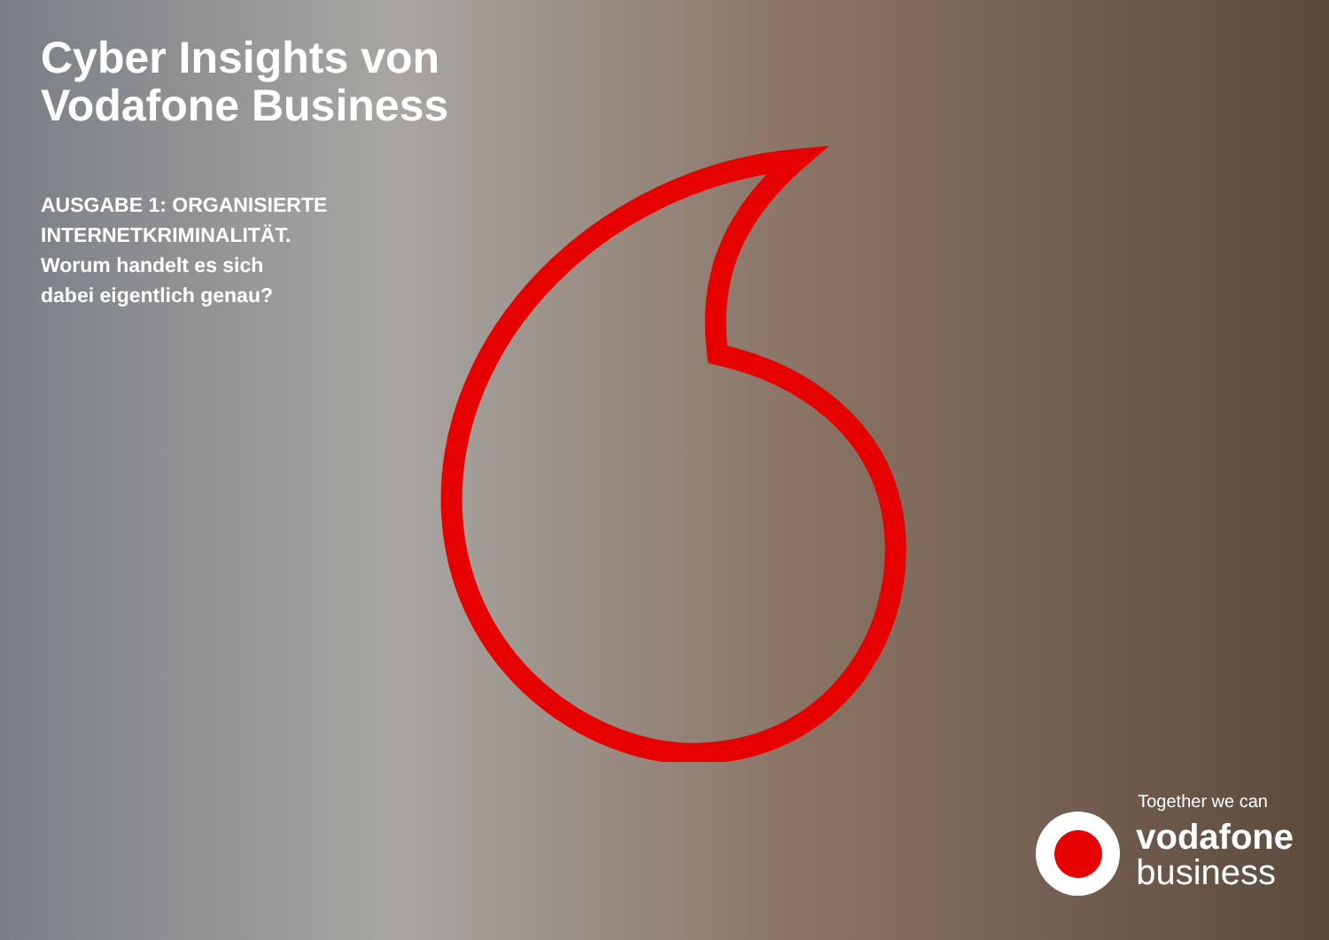Cyber Insights von
Vodafone Business
AUSGABE 1: ORGANISIERTE
INTERNETKRIMINALITÄT.
Worum handelt es sich
dabei eigentlich genau?
Together we can
vodafone
business